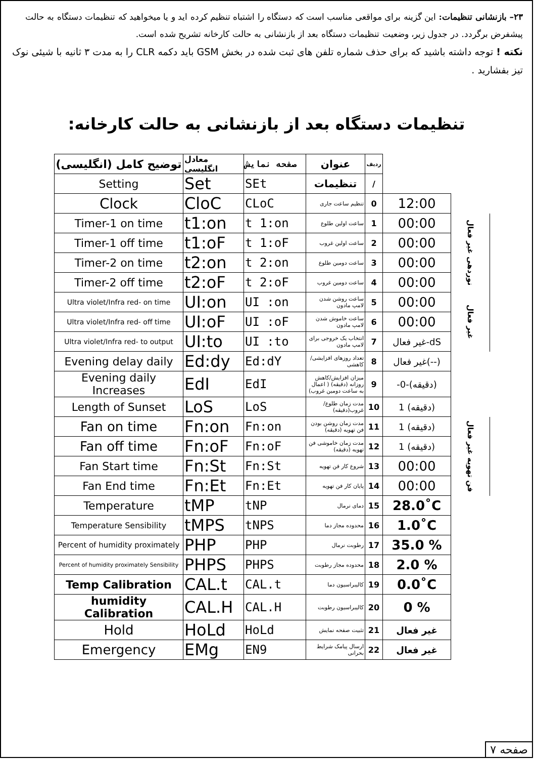۲۳– بازنشانی تنظیمات: این گزینه برای مواقعی مناسب است که دستگاه را اشتباه تنظیم کرده اید و یا میخواهید که تنظیمات دستگاه به حالت پیشفرض برگردد. در جدول زیر، وضعیت تنظیمات دستگاه بعد از بازنشانی به حالت کارخانه تشریح شده است.
نکته ! توجه داشته باشید که برای حذف شماره تلفن های ثبت شده در بخش GSM باید دکمه CLR را به مدت ۳ ثانیه با شیئی نوک تیز بفشارید .
تنظیمات دستگاه بعد از بازنشانی به حالت کارخانه:
| توضیح کامل (انگلیسی) | معادل انگلیسی | صفحه نمایش | عنوان | ردیف | | |
| --- | --- | --- | --- | --- | --- | --- |
| Setting | Set | SEt | تنظیمات | / | | |
| Clock | CloC | CLoC | تنظیم ساعت جاری | 0 | 12:00 | |
| Timer-1 on time | t1:on | t 1:on | ساعت اولین طلوع | 1 | 00:00 | نوردهی غیر فعال |
| Timer-1 off time | t1:oF | t 1:oF | ساعت اولین غروب | 2 | 00:00 | |
| Timer-2 on time | t2:on | t 2:on | ساعت دومین طلوع | 3 | 00:00 | |
| Timer-2 off time | t2:oF | t 2:oF | ساعت دومین غروب | 4 | 00:00 | |
| Ultra violet/Infra red- on time | UI:on | UI :on | ساعت روشن شدن لامپ مادون | 5 | 00:00 | غیر فعال |
| Ultra violet/Infra red- off time | UI:oF | UI :oF | ساعت خاموش شدن لامپ مادون | 6 | 00:00 | |
| Ultra violet/Infra red- to output | UI:to | UI :to | انتخاب یک خروجی برای لامپ مادون | 7 | غیر فعال-dS | |
| Evening delay daily | Ed:dy | Ed:dY | تعداد روزهای افزایشی/کاهشی | 8 | غیر فعال(--) | |
| Evening daily Increases | EdI | EdI | میزان افزایش/کاهش روزانه (دقیقه) ( اعمال به ساعت دومین غروب) | 9 | -0-(دقیقه) | |
| Length of Sunset | LoS | LoS | مدت زمان طلوع/غروب(دقیقه) | 10 | 1 (دقیقه) | |
| Fan on time | Fn:on | Fn:on | مدت زمان روشن بودن فن تهویه (دقیقه) | 11 | 1 (دقیقه) | فن تهویه غیر فعال |
| Fan off time | Fn:oF | Fn:oF | مدت زمان خاموشی فن تهویه (دقیقه) | 12 | 1 (دقیقه) | |
| Fan Start time | Fn:St | Fn:St | شروع کار فن تهویه | 13 | 00:00 | |
| Fan End time | Fn:Et | Fn:Et | پایان کار فن تهویه | 14 | 00:00 | |
| Temperature | tMP | tNP | دمای نرمال | 15 | 28.0˚C | |
| Temperature Sensibility | tMPS | tNPS | محدوده مجاز دما | 16 | 1.0˚C | |
| Percent of humidity proximately | PHP | PHP | رطوبت نرمال | 17 | 35.0 % | |
| Percent of humidity proximately Sensibility | PHPS | PHPS | محدوده مجاز رطوبت | 18 | 2.0 % | |
| Temp Calibration | CAL.t | CAL.t | کالیبراسیون دما | 19 | 0.0˚C | |
| humidity Calibration | CAL.H | CAL.H | کالیبراسیون رطوبت | 20 | 0 % | |
| Hold | HoLd | HoLd | تثبیت صفحه نمایش | 21 | غیر فعال | |
| Emergency | EMg | EN9 | ارسال پیامک شرایط بحرانی | 22 | غیر فعال | |
صفحه ۷